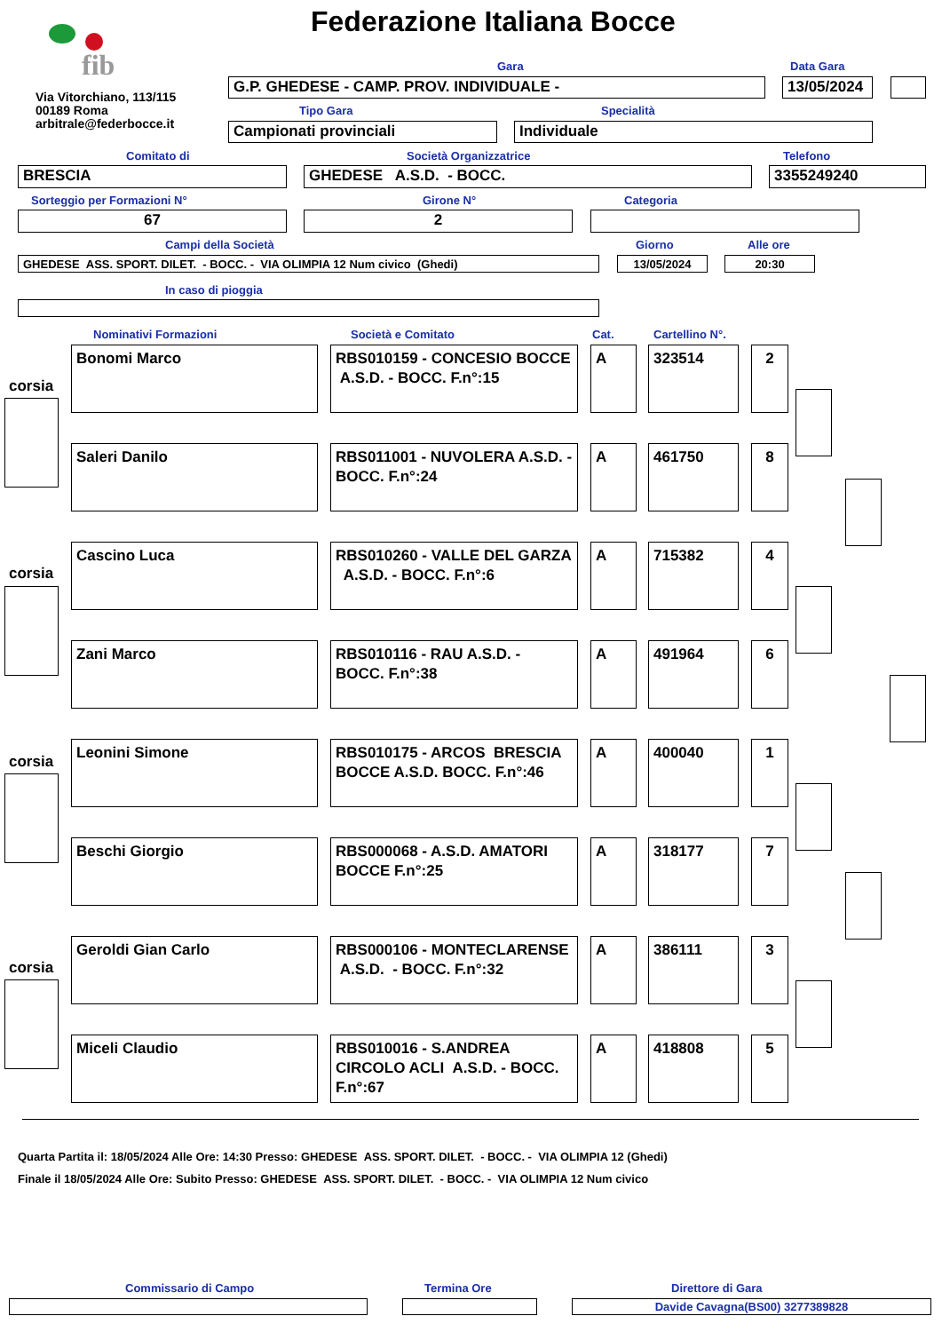fib Federazione Italiana Bocce
Via Vitorchiano, 113/115
00189 Roma
arbitrale@federbocce.it
Gara Data Gara
G.P. GHEDESE - CAMP. PROV. INDIVIDUALE - 13/05/2024
Tipo Gara Specialità
Campionati provinciali Individuale
Comitato di Società Organizzatrice Telefono
BRESCIA GHEDESE A.S.D. - BOCC. 3355249240
Sorteggio per Formazioni N° Girone N° Categoria
67 2
Campi della Società Giorno Alle ore
GHEDESE ASS. SPORT. DILET. - BOCC. - VIA OLIMPIA 12 Num civico (Ghedi) 13/05/2024 20:30
In caso di pioggia
Nominativi Formazioni Società e Comitato Cat. Cartellino N°.
corsia
corsia
corsia
corsia
Bonomi Marco
RBS010159 - CONCESIO BOCCE A.S.D. - BOCC. F.n°:15
A 323514 2
Saleri Danilo
RBS011001 - NUVOLERA A.S.D. - BOCC. F.n°:24
A 461750 8
Cascino Luca
RBS010260 - VALLE DEL GARZA A.S.D. - BOCC. F.n°:6
A 715382 4
Zani Marco
RBS010116 - RAU A.S.D. - BOCC. F.n°:38
A 491964 6
Leonini Simone
RBS010175 - ARCOS BRESCIA BOCCE A.S.D. BOCC. F.n°:46
A 400040 1
Beschi Giorgio
RBS000068 - A.S.D. AMATORI BOCCE F.n°:25
A 318177 7
Geroldi Gian Carlo
RBS000106 - MONTECLARENSE A.S.D. - BOCC. F.n°:32
A 386111 3
Miceli Claudio
RBS010016 - S.ANDREA CIRCOLO ACLI A.S.D. - BOCC. F.n°:67
A 418808 5
Quarta Partita il: 18/05/2024 Alle Ore: 14:30 Presso: GHEDESE ASS. SPORT. DILET. - BOCC. - VIA OLIMPIA 12 (Ghedi)
Finale il 18/05/2024 Alle Ore: Subito Presso: GHEDESE ASS. SPORT. DILET. - BOCC. - VIA OLIMPIA 12 Num civico
Commissario di Campo Termina Ore Direttore di Gara
Davide Cavagna(BS00) 3277389828